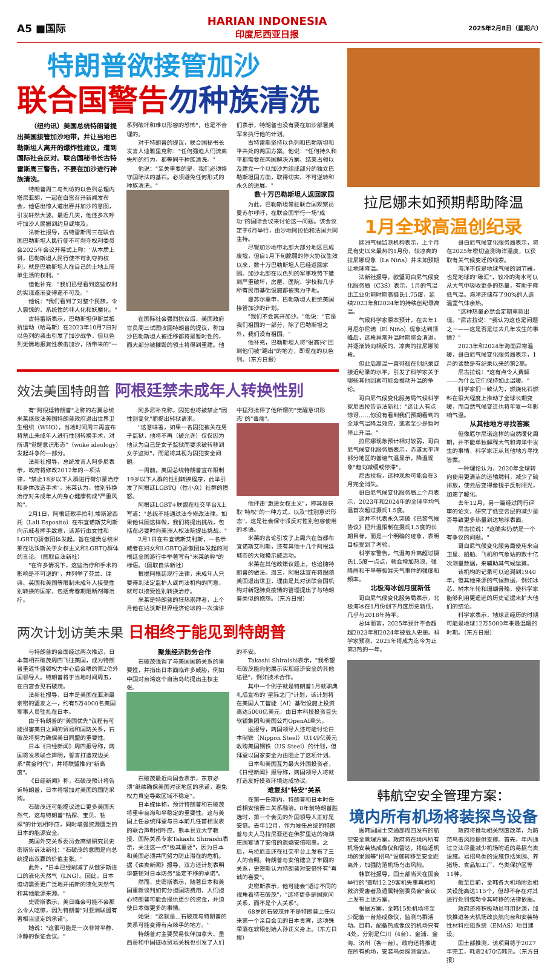A5 ■国际
HARIAN INDONESIA
印度尼西亚日报
2025年2月8日（星期六）
特朗普欲接管加沙
联合国警告勿种族清洗
（纽约讯）美国总统特朗普提出美国接管加沙地带，并让当地巴勒斯坦人离开的爆炸性建议，遭到国际社会反对。联合国秘书长古特雷斯周三警告，不要在加沙进行种族清洗。
特朗普周二与到访的以色列总理内塔尼亚胡，一起在白宫召开新闻发布会，他语出惊人道出吞并加沙的意图，引发轩然大波。最近几天，他还多次呼吁加沙人民搬到约旦或埃及。
法新社报导，古特雷斯周三在联合国巴勒斯坦人民行使不可剥夺权利委员会2025年会议开幕式上称："从本质上讲，巴勒斯坦人民行使不可剥夺的权利，就是巴勒斯坦人在自己的土地上简单生活的权利。"
但他补充："我们已经看到这些权利的实现逐渐变得遥不可及。"
他说："我们看到了对整个民族，令人震惊的、系统性的非人化和妖魔化。"
古特雷斯表示，巴勒斯坦伊斯兰抵抗运动（哈马斯）在2023年10月7日对以色列的袭击引发了加沙战争，但以色列无情地报复性袭击加沙，所带来的"一系列破坏和难以形容的恐怖"，也是不合理的。
对于特朗普的提议，联合国秘书长发言人迪雅里克称："任何强迫人们流离失所的行为，都等同于种族清洗。"
他说："至关重要的是，我们必须恪守国际法的基石。必须避免任何形式的种族清洗。"
在国际社会强烈抗议后，美国政府官员周三试图收回特朗普的提议，称加沙巴勒斯坦人被迁移都将是暂时性的，而大部分被摧毁的领土将得到重建。他们表示，特朗普也没有要在加沙部署美军来执行他的计划。
古特雷斯坚持以色列和巴勒斯坦和平共处的两国方案。他说："任何持久和平都需要在两国解决方案、结束占领以及建立一个以加沙为组成部分的独立巴勒斯坦国方面，取得切实、不可逆转和永久的进展。"
数十万巴勒斯坦人返回家园
为此，巴勒斯坦常驻联合国观察员曼苏尔呼吁，在联合国举行一场"成功"的国际会议来讨论这一问题。该会议定于6月举行，由沙地阿拉伯和法国共同主持。
尽管加沙地带北部大部分地区已成废墟，但自1月下旬脆弱的停火协议生效以来，数十万巴勒斯坦人已经返回家园。加沙北部在以色列的军事攻势下遭到严重破坏，房屋、医院、学校和几乎所有民用基础设施都被夷为平地。
曼苏尔重申，巴勒斯坦人拒绝美国接管加沙的计划。
"我们不会离开加沙。"他说："它是我们祖国的一部分，除了巴勒斯坦之外，我们没有祖国。"
他补充，巴勒斯坦人将"很高兴"回到他们被"踢出"的地方，即现在的以色列。（东方日报）
效法美国特朗普 阿根廷禁未成年人转换性别
有"阿根廷特朗普"之称的右翼总统米莱继效法美国特朗普政府退出世界卫生组织（WHO），当地时间周三再宣布将禁止未成年人进行性别转换手术，对所谓"觉醒意识形态"（woke ideology）发起斗争的一部分。
法新社报导，总统发言人阿多尼表示，政府将修改2012年的一项法律，"禁止18岁以下人群进行荷尔蒙治疗和身体改造手术"。米莱认为，性别转换治疗对未成年人的身心健康构成"严重风险"。
2月1日，阿根廷歌手拉利.埃斯波西托（Lali Esposito）在布宜诺斯艾利斯向示威者挥手致意，该游行由女性和LGBTQ骄傲团体发起，旨在谴责总统米莱在达沃斯关于女权主义和LGBTQ群体的言论。（图取自法新社）
"在许多情况下，这些治疗和手术的影响是不可逆的"，并列举了芬兰、瑞典、英国和美国等限制未成年人接受性别转换的国家，包括青春期阻断剂等治疗。
阿多尼补充称，囚犯也将被禁止"因性别变化"而提出转狱请求。
"这意味著，如果一名囚犯被关在男子监狱，他将不再（被允许）仅仅因为他认为自己是女子监狱而要求被转移到女子监狱"，而是将其视为囚犯安全问题。
一周前，美国总统特朗普宣布限制19岁以下人群的性别转换程序，此举引发了阿根廷LGBTQ（性小众）社群的愤怒。
阿根廷LGBT+联盟在社交平台X上写道："总统不能通过法令修改法律。如果他试图这样做，我们将提出挑战，包括在必要时向美洲人权法院提出挑战。"
2月1日在布宜诺斯艾利斯，一名示威者在妇女和LGBTQ骄傲团体发起的阿根廷全国游行中举著写有"米莱纳粹"的标语。（图取自法新社）
根据阿根廷现行法律，未成年人只要得到法定监护人或司法机构的同意，就可以接受性别转换治疗。
米莱是特朗普的狂热崇拜者，上个月他在达沃斯世界经济论坛的一次演讲中猛烈批评了他所谓的"觉醒意识形态"的"毒瘤"。
他抨击"激进女权主义"，称其是获取"特权"的一种方式，以及"性别意识形态"，这是社会保守派反对性别包容使用的术语。
米莱的言论引发了上周六在首都布宜诺斯艾利斯，还有其他十几个阿根廷城市的大规模示威活动。
米莱在其他政策议题上，也追随特朗普的做法。周三，阿根廷宣布将跟随美国退出世卫，理由是其对该联合国机构对新冠肺炎疫情的管理提出了与特朗普类似的抱怨。（东方日报）
两次计划访美未果 日相终于能见到特朗普
与特朗普的会面经过两次推迟，日本首相石破茂周四飞往美国，成为特朗普重返华盛顿权力中心后会晤的第2位外国领导人。特朗普将于当地时间周五，在白宫会见石破茂。
法新社报导，日本是美国在亚洲最亲密的盟友之一，约有5万4000名美国军事人员驻扎在日本。
由于特朗普的"美国优先"议程有可能损害美日之间的贸易和国防关系，石破茂将努力确保美日同盟的重要性。
日本《日经新闻》周四报导称，两国将发表联合声明，誓言打造双边关系"黄金时代"，并将联盟推向"新高度"。
《日经新闻》称，石破茂预计将告诉特朗普，日本将增加对美国的国防采购。
石破茂还可能提议进口更多美国天然气，这与特朗普"钻探、宝贝、钻探"的计划相呼应，同时增强资源匮乏的日本的能源安全。
美国外交关系委员会高级研究员史密斯告诉法新社："石破茂的意图是向总统提出双赢的价值主张。"
此外，"日本已经削减了从俄罗斯进口的液化天然气（LNG）。因此，日本迫切需要更广泛地开拓新的液化天然气和其他能源来源。"
史密斯表示，美日峰会可能不会那么令人吃惊，因为特朗普"对亚洲联盟有著相当坚定的承诺"。
她说："这很可能是一次非常平静、冷静的保证会议。"
聚焦经济防务合作
石破茂强调了与美国国防关系的重要性，并指出日本面临许多威胁，例如中国对台湾这个自治岛屿提出主权主张。
石破茂最近向国会表示，东京必须"继续确保美国对该地区的承诺，避免权力真空导致区域不稳定"。
日本媒体称，预计特朗普和石破茂将重申台海和平稳定的重要性。这与美国上任总统拜登与日本前几任首相发表的联合声明相呼应。熊本县立大学教授、国际关系专家Takashi Shiraishi表示，关注这一点"极其重要"，因为日本和美国必须共同努力防止潜在的危机。据《读卖新闻》报导，双方还计划表明华盛顿对日本防务"坚定不移的承诺"。
然而，史密斯表示，随著日本和美国重新谈判如何分担国防费用，人们担心特朗普可能会提供更少的资金，并迫使日本做更多的事情。
她说："这就是...石破茂与特朗普的关系可能变得有点棘手的地方。"
特朗普对主要贸易伙伴加拿大、墨西哥和中国征收贸易关税也引发了人们的不安。
Takashi Shiraishi表示，"我希望石破茂能向他展示实现经济安全的其他途径"，例如技术合作。
其中一个例子就是特朗普1月就职典礼后宣布的"星际之门"计划，该计划将在美国人工智能（AI）基础设施上投资高达5000亿美元，由日本科技投资巨头软银集团和美国公司OpenAI牵头。
据报导，两国领导人还可能讨论日本制铁（Nippon Steel）以149亿美元收购美国钢铁（US Steel）的计划，但拜登以国家安全为由阻止了这项计划。
日本和美国互为最大外国投资者，《日经新闻》报导称，两国领导人将就打造友好投资环境达成协议。
难复刻"特安"关系
在第一任期内，特朗普和日本时任首相安倍晋三关系融洽。8年前特朗普胜选时，第一个会见的外国领导人正好是安倍。去年12月，作为候任总统的特朗普与夫人马拉尼亚还在佛罗里达的海湖庄园宴请了安倍的遗孀安倍昭惠。之后，马拉尼亚还在社交平台上发布了三人的合照。特朗普与安倍建立了牢固的关系，史密斯认为特朗普对安倍怀有"真诚的喜爱"。
史密斯表示，他可能会"透过不同的视角看待石破茂"，"这将更多是国家间关系，而不是个人关系"。
68岁的石破茂并不是特朗普上任以来第一个亲自会见的日本贵宾，这项殊荣落在软银创始人孙正义身上。（东方日报）
拉尼娜未如预期帮助降温
1月全球高温创纪录
欧洲气候监测机构表示，上个月是有史以来最热的1月份，较凉爽的拉尼娜现象（La Niña）并未如预期让地球降温。
法新社报导，欧盟哥白尼气候变化服务局（C3S）表示，1月的气温比工业化前时期高摄氏1.75度，延续2023年和2024年的持续创纪录高温。
气候科学家原本预计，在去年1月厄尔尼诺（El Niño）现象达到顶峰后，这段异常升温时期将会消退，并逐渐转向相反的、凉爽的拉尼娜阶段。
但此后高温一直徘徊在创纪录或接近纪录的水平，引发了科学家关于哪些其他因素可能会推动升温的争论。
哥白尼气候变化服务局气候科学家尼古拉告诉法新社："这让人有点惊讶……你没有看到我们预期看到的全球气温降温效应，或者至少是暂时停止升温。"
拉尼娜现象预计相对较弱，哥白尼气候变化服务局表示，赤道太平洋部分地区的普遍气温显示，降温现象"趋向减缓或停滞"。
尼古拉指，这种现象可能会在3月完全消失。
哥白尼气候变化服务局上个月表示，2023年和2024年的全球平均气温首次超过摄氏1.5度。
这并不代表永久突破《巴黎气候协议》把升温限制在摄氏1.5度的长期目标，而是一个明确的迹象，表明目标受到了考验。
科学家警告，气温每升高超过摄氏1.5度一点点，就会增加热浪、强降雨和干旱等极端天气事件的强度和频率。
北极海冰创月度新低
哥白尼气候变化服务局表示，北极海冰在1月份创下月度历史新低，几乎与2018年持平。
总体而言，2025年预计不会超越2023年和2024年被载入史册。科学家预测，2025年将成为迄今为止第3热的一年。
哥白尼气候变化服务局表示，将在2025年密切监测海洋温度，以获取有关气候变迁的线索。
海洋不仅是地球气候的调节器，也是地球的"碳汇"，较冷的海水可以从大气中吸收更多的热量，有助于降低气温。海洋还储存了90%的人造温室气体余热。
"这种热量必然会定期重新出现。"尼古拉说："我认为这也是问题之一——这是否是过去几年发生的事情？"
2023年和2024年海面异常温暖，哥白尼气候变化服务局表示，1月的读数是有纪录以来的第2高。
尼古拉说："这有点令人费解——为什么它们保持如此温暖。"
科学家们一致认为，燃烧化石燃料在很大程度上推动了全球长期变暖，而自然气候变迁也将年复一年影响气温。
从其他地方寻找答案
但像厄尔尼诺这样的自然暖化周期，并不能单独解释大气和海洋中发生的事情，科学家正从其他地方寻找答案。
一种理论认为，2020年全球转向使用更清洁的运输燃料，减少了硫排放，使云层变得像镜子反射阳光，加速了暖化。
去年12月，另一篇经过同行评审的论文，研究了低空云层的减少是否导致更多热量到达地球表面。
尼古拉说："这确实仍然是一个有争议的问题。"
哥白尼气候变化服务局使用来自卫星、船舶、飞机和气象站的数十亿次测量数据，来辅助其气候运算。
该机构的记录可以追溯到1940年，但其他来源的气候数据，例如冰芯、树木年轮和珊瑚骨骼，使科学家能够利用更遥远的历史证据来扩大他们的结论。
科学家表示，地球正经历的时期可能是地球12万5000年来最温暖的时期。（东方日报）
韩航空安全管理方案：
境内所有机场将装探鸟设备
据韩国国土交通部周四发布的航空安全管理方案，政府将在境内所有机场安装热成像仪和雷达，将临近机场的果园等"招鸟"设施转移至安全距离外，加强防范机场鸟击风险。
韩联社报导，国土部当天在国会举行的"查明12.29客机失事真相和救济受害者及遗属特别委员会"会议上发布上述方案。
根据方案，全韩15处机场将至少配备一台热成像仪，监测鸟群活动。目前，配备热成像仪的机场只有4处，分别是仁川（4台）、金浦、金海、济州（各一台）。政府还将推进在所有机场，安装鸟类探测雷达。
政府将推动相关制度改革，为防范鸟击风险提供支撑。首先，年内通过立法尽量减少机场附近的易招鸟类设施。易招鸟类的设施包括果园、养猪场、食品加工厂、鸟类保护区等11种。
截至目前，全韩各大机场附近相关设施高达115个，但却不存在对其进行处罚或勒令其转移的法律依据。
政府还将积极动员可用财源，加快推进各大机场改良航向台和安装特性材料拦阻系统（EMAS）项目建设。
国土部推测，该项目将于2027年完工，耗资2470亿韩元。（东方日报）